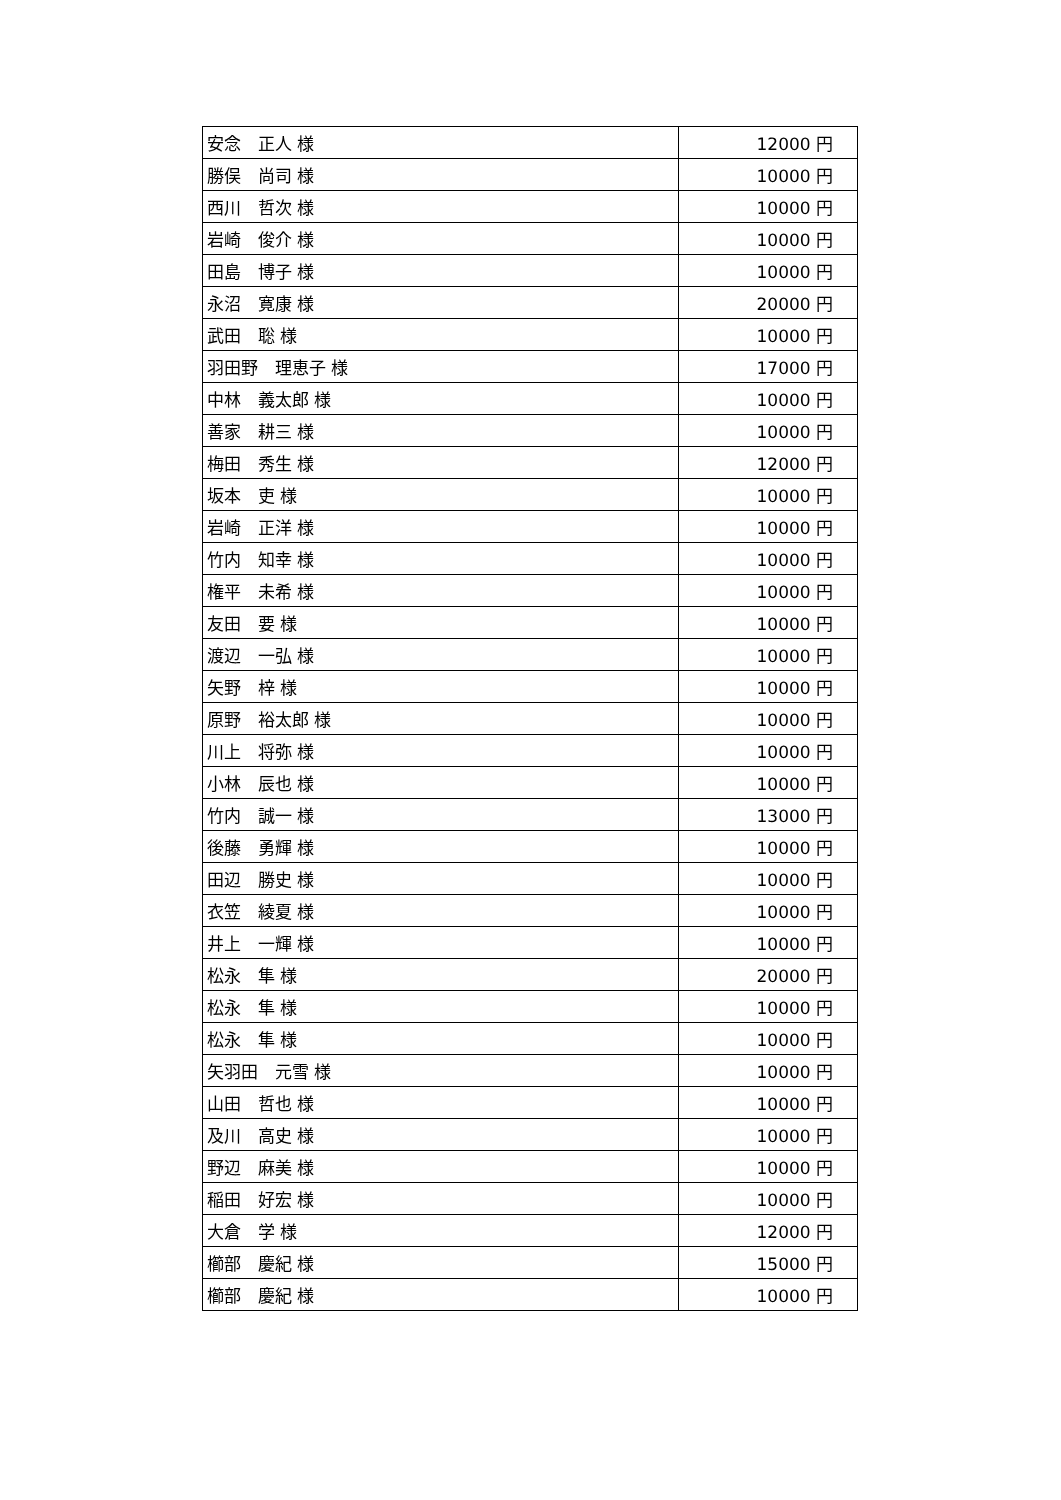| 安念 正人 様 | 12000 円 |
| 勝俣 尚司 様 | 10000 円 |
| 西川 哲次 様 | 10000 円 |
| 岩崎 俊介 様 | 10000 円 |
| 田島 博子 様 | 10000 円 |
| 永沼 寛康 様 | 20000 円 |
| 武田 聡 様 | 10000 円 |
| 羽田野 理恵子 様 | 17000 円 |
| 中林 義太郎 様 | 10000 円 |
| 善家 耕三 様 | 10000 円 |
| 梅田 秀生 様 | 12000 円 |
| 坂本 吏 様 | 10000 円 |
| 岩崎 正洋 様 | 10000 円 |
| 竹内 知幸 様 | 10000 円 |
| 権平 未希 様 | 10000 円 |
| 友田 要 様 | 10000 円 |
| 渡辺 一弘 様 | 10000 円 |
| 矢野 梓 様 | 10000 円 |
| 原野 裕太郎 様 | 10000 円 |
| 川上 将弥 様 | 10000 円 |
| 小林 辰也 様 | 10000 円 |
| 竹内 誠一 様 | 13000 円 |
| 後藤 勇輝 様 | 10000 円 |
| 田辺 勝史 様 | 10000 円 |
| 衣笠 綾夏 様 | 10000 円 |
| 井上 一輝 様 | 10000 円 |
| 松永 隼 様 | 20000 円 |
| 松永 隼 様 | 10000 円 |
| 松永 隼 様 | 10000 円 |
| 矢羽田 元雪 様 | 10000 円 |
| 山田 哲也 様 | 10000 円 |
| 及川 高史 様 | 10000 円 |
| 野辺 麻美 様 | 10000 円 |
| 稲田 好宏 様 | 10000 円 |
| 大倉 学 様 | 12000 円 |
| 櫛部 慶紀 様 | 15000 円 |
| 櫛部 慶紀 様 | 10000 円 |